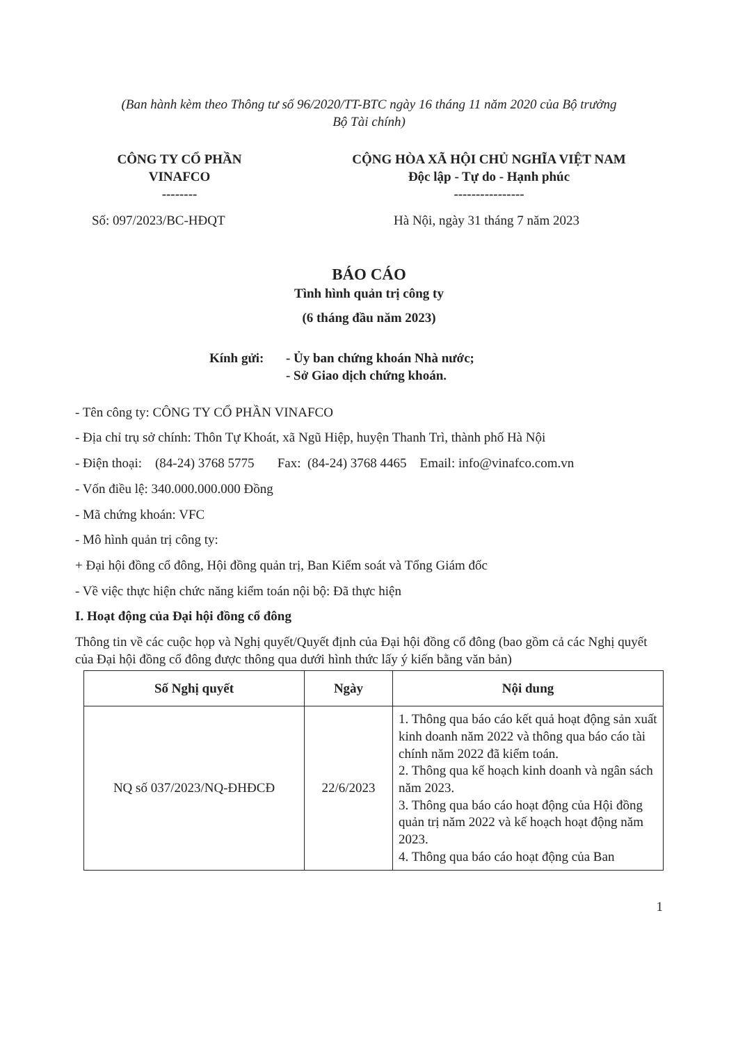(Ban hành kèm theo Thông tư số 96/2020/TT-BTC ngày 16 tháng 11 năm 2020 của Bộ trưởng
Bộ Tài chính)
CÔNG TY CỔ PHẦN
VINAFCO
--------
CỘNG HÒA XÃ HỘI CHỦ NGHĨA VIỆT NAM
Độc lập - Tự do - Hạnh phúc
----------------
Số: 097/2023/BC-HĐQT Hà Nội, ngày 31 tháng 7 năm 2023
BÁO CÁO
Tình hình quản trị công ty
(6 tháng đầu năm 2023)
Kính gửi: - Ủy ban chứng khoán Nhà nước;
- Sở Giao dịch chứng khoán.
- Tên công ty: CÔNG TY CỔ PHẦN VINAFCO
- Địa chỉ trụ sở chính: Thôn Tự Khoát, xã Ngũ Hiệp, huyện Thanh Trì, thành phố Hà Nội
- Điện thoại: (84-24) 3768 5775 Fax: (84-24) 3768 4465 Email: info@vinafco.com.vn
- Vốn điều lệ: 340.000.000.000 Đồng
- Mã chứng khoán: VFC
- Mô hình quản trị công ty:
+ Đại hội đồng cổ đông, Hội đồng quản trị, Ban Kiểm soát và Tổng Giám đốc
- Về việc thực hiện chức năng kiểm toán nội bộ: Đã thực hiện
I. Hoạt động của Đại hội đồng cổ đông
Thông tin về các cuộc họp và Nghị quyết/Quyết định của Đại hội đồng cổ đông (bao gồm cả các Nghị quyết của Đại hội đồng cổ đông được thông qua dưới hình thức lấy ý kiến bằng văn bản)
| Số Nghị quyết | Ngày | Nội dung |
| --- | --- | --- |
| NQ số 037/2023/NQ-ĐHĐCĐ | 22/6/2023 | 1. Thông qua báo cáo kết quả hoạt động sản xuất kinh doanh năm 2022 và thông qua báo cáo tài chính năm 2022 đã kiểm toán. 2. Thông qua kế hoạch kinh doanh và ngân sách năm 2023. 3. Thông qua báo cáo hoạt động của Hội đồng quản trị năm 2022 và kế hoạch hoạt động năm 2023. 4. Thông qua báo cáo hoạt động của Ban |
1